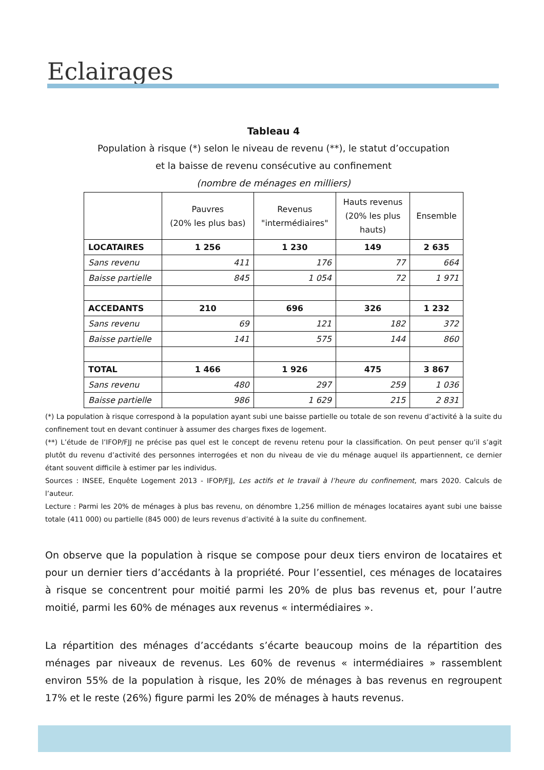Eclairages
Tableau 4
Population à risque (*) selon le niveau de revenu (**), le statut d’occupation
et la baisse de revenu consécutive au confinement
(nombre de ménages en milliers)
| | Pauvres (20% les plus bas) | Revenus "intermédiaires" | Hauts revenus (20% les plus hauts) | Ensemble |
| --- | --- | --- | --- | --- |
| LOCATAIRES | 1 256 | 1 230 | 149 | 2 635 |
| Sans revenu | 411 | 176 | 77 | 664 |
| Baisse partielle | 845 | 1 054 | 72 | 1 971 |
| ACCEDANTS | 210 | 696 | 326 | 1 232 |
| Sans revenu | 69 | 121 | 182 | 372 |
| Baisse partielle | 141 | 575 | 144 | 860 |
| TOTAL | 1 466 | 1 926 | 475 | 3 867 |
| Sans revenu | 480 | 297 | 259 | 1 036 |
| Baisse partielle | 986 | 1 629 | 215 | 2 831 |
(*) La population à risque correspond à la population ayant subi une baisse partielle ou totale de son revenu d’activité à la suite du confinement tout en devant continuer à assumer des charges fixes de logement.
(**) L’étude de l’IFOP/FJJ ne précise pas quel est le concept de revenu retenu pour la classification. On peut penser qu’il s’agit plutôt du revenu d’activité des personnes interrogées et non du niveau de vie du ménage auquel ils appartiennent, ce dernier étant souvent difficile à estimer par les individus.
Sources : INSEE, Enquête Logement 2013 - IFOP/FJJ, Les actifs et le travail à l’heure du confinement, mars 2020. Calculs de l’auteur.
Lecture : Parmi les 20% de ménages à plus bas revenu, on dénombre 1,256 million de ménages locataires ayant subi une baisse totale (411 000) ou partielle (845 000) de leurs revenus d’activité à la suite du confinement.
On observe que la population à risque se compose pour deux tiers environ de locataires et pour un dernier tiers d’accédants à la propriété. Pour l’essentiel, ces ménages de locataires à risque se concentrent pour moitié parmi les 20% de plus bas revenus et, pour l’autre moitié, parmi les 60% de ménages aux revenus « intermédiaires ».
La répartition des ménages d’accédants s’écarte beaucoup moins de la répartition des ménages par niveaux de revenus. Les 60% de revenus « intermédiaires » rassemblent environ 55% de la population à risque, les 20% de ménages à bas revenus en regroupent 17% et le reste (26%) figure parmi les 20% de ménages à hauts revenus.